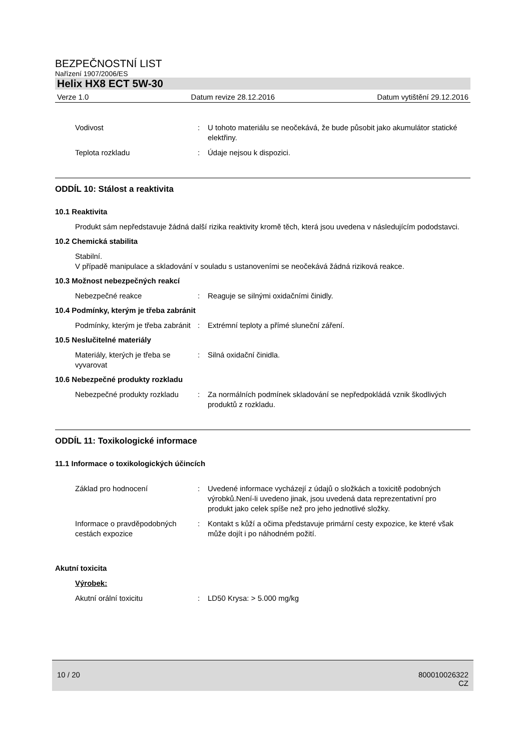BEZPEČNOSTNÍ LIST
Nařízení 1907/2006/ES
Helix HX8 ECT 5W-30
Verze 1.0 Datum revize 28.12.2016 Datum vytištění 29.12.2016
Vodivost : U tohoto materiálu se neočekává, že bude působit jako akumulátor statické elektřiny.
Teplota rozkladu : Údaje nejsou k dispozici.
ODDÍL 10: Stálost a reaktivita
10.1 Reaktivita
Produkt sám nepředstavuje žádná další rizika reaktivity kromě těch, která jsou uvedena v následujícím pododstavci.
10.2 Chemická stabilita
Stabilní.
V případě manipulace a skladování v souladu s ustanoveními se neočekává žádná riziková reakce.
10.3 Možnost nebezpečných reakcí
Nebezpečné reakce : Reaguje se silnými oxidačními činidly.
10.4 Podmínky, kterým je třeba zabránit
Podmínky, kterým je třeba zabránit
: Extrémní teploty a přímé sluneční záření.
10.5 Neslučitelné materiály
Materiály, kterých je třeba se vyvarovat
: Silná oxidační činidla.
10.6 Nebezpečné produkty rozkladu
Nebezpečné produkty rozkladu
: Za normálních podmínek skladování se nepředpokládá vznik škodlivých produktů z rozkladu.
ODDÍL 11: Toxikologické informace
11.1 Informace o toxikologických účincích
Základ pro hodnocení : Uvedené informace vycházejí z údajů o složkách a toxicitě podobných výrobků.Není-li uvedeno jinak, jsou uvedená data reprezentativní pro produkt jako celek spíše než pro jeho jednotlivé složky.
Informace o pravděpodobných cestách expozice
: Kontakt s kůží a očima představuje primární cesty expozice, ke které však může dojít i po náhodném požití.
Akutní toxicita
Výrobek:
Akutní orální toxicitu : LD50 Krysa: > 5.000 mg/kg
10 / 20 800010026322
CZ